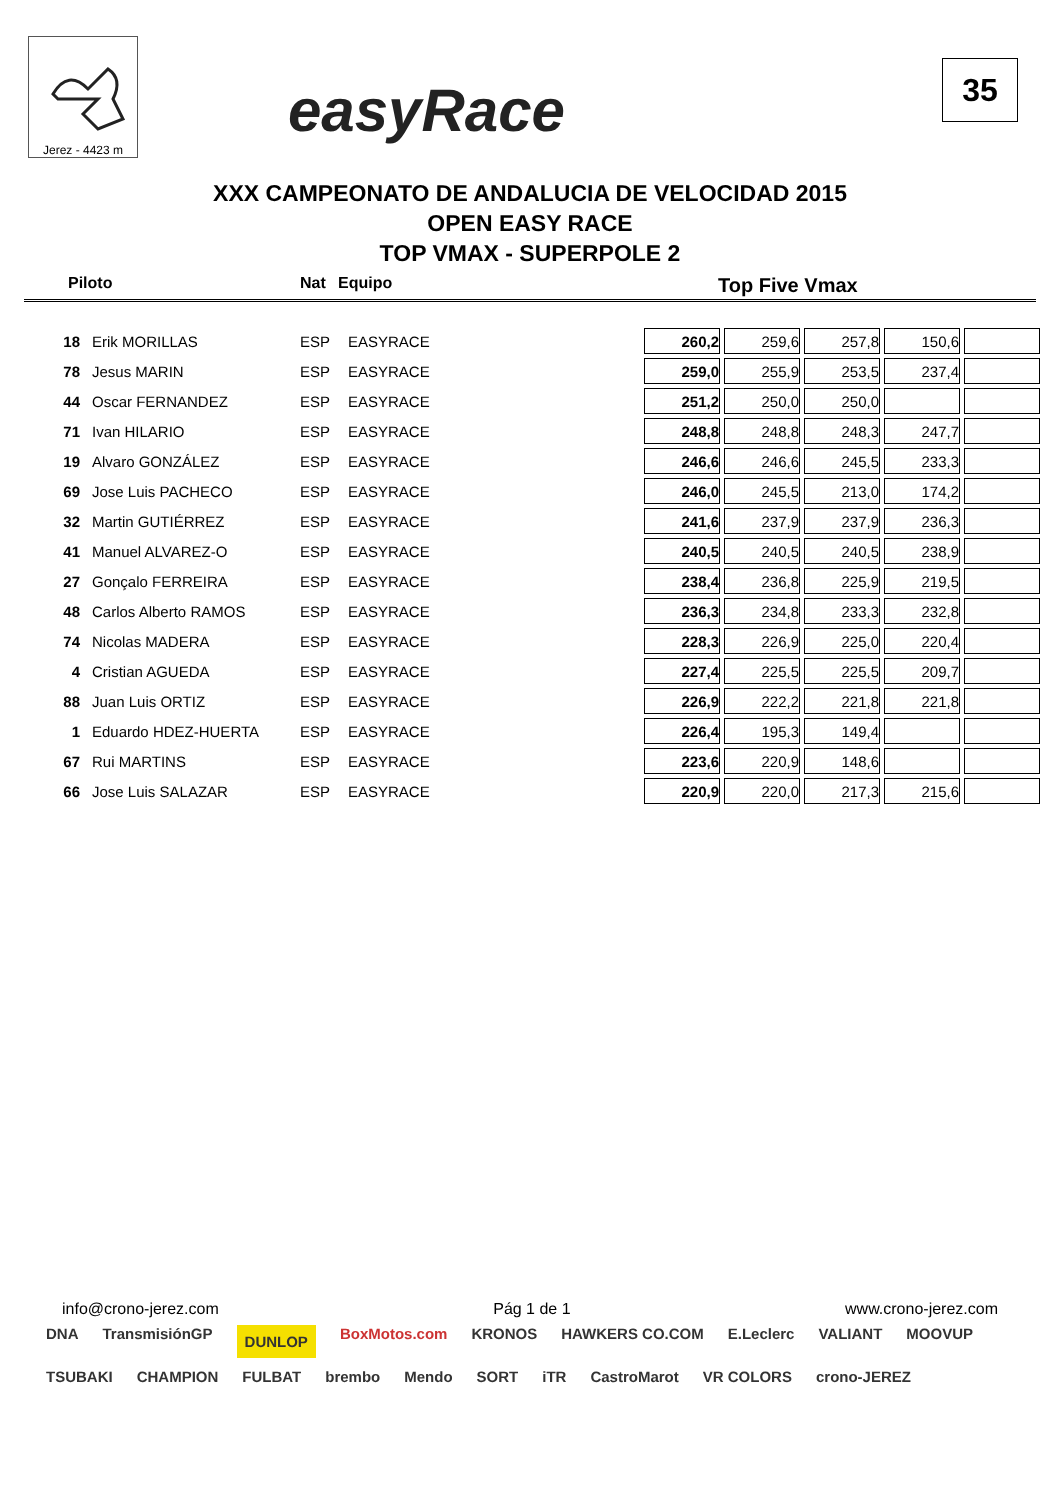Jerez - 4423 m
easyRace
35
XXX CAMPEONATO DE ANDALUCIA DE VELOCIDAD 2015
OPEN EASY RACE
TOP VMAX - SUPERPOLE 2
Piloto Nat Equipo Top Five Vmax
| 18 | Erik MORILLAS | ESP | EASYRACE | 260,2 | 259,6 | 257,8 | 150,6 | |
| 78 | Jesus MARIN | ESP | EASYRACE | 259,0 | 255,9 | 253,5 | 237,4 | |
| 44 | Oscar FERNANDEZ | ESP | EASYRACE | 251,2 | 250,0 | 250,0 | | |
| 71 | Ivan HILARIO | ESP | EASYRACE | 248,8 | 248,8 | 248,3 | 247,7 | |
| 19 | Alvaro GONZÁLEZ | ESP | EASYRACE | 246,6 | 246,6 | 245,5 | 233,3 | |
| 69 | Jose Luis PACHECO | ESP | EASYRACE | 246,0 | 245,5 | 213,0 | 174,2 | |
| 32 | Martin GUTIÉRREZ | ESP | EASYRACE | 241,6 | 237,9 | 237,9 | 236,3 | |
| 41 | Manuel ALVAREZ-O | ESP | EASYRACE | 240,5 | 240,5 | 240,5 | 238,9 | |
| 27 | Gonçalo FERREIRA | ESP | EASYRACE | 238,4 | 236,8 | 225,9 | 219,5 | |
| 48 | Carlos Alberto RAMOS | ESP | EASYRACE | 236,3 | 234,8 | 233,3 | 232,8 | |
| 74 | Nicolas MADERA | ESP | EASYRACE | 228,3 | 226,9 | 225,0 | 220,4 | |
| 4 | Cristian AGUEDA | ESP | EASYRACE | 227,4 | 225,5 | 225,5 | 209,7 | |
| 88 | Juan Luis ORTIZ | ESP | EASYRACE | 226,9 | 222,2 | 221,8 | 221,8 | |
| 1 | Eduardo HDEZ-HUERTA | ESP | EASYRACE | 226,4 | 195,3 | 149,4 | | |
| 67 | Rui MARTINS | ESP | EASYRACE | 223,6 | 220,9 | 148,6 | | |
| 66 | Jose Luis SALAZAR | ESP | EASYRACE | 220,9 | 220,0 | 217,3 | 215,6 | |
info@crono-jerez.com Pág 1 de 1 www.crono-jerez.com
DNA TransmisiónGP DUNLOP BoxMotos.com KRONOS HAWKERS CO.COM E.Leclerc VALIANT MOOVUP TSUBAKI CHAMPION FULBAT brembo Mendo SORT iTR CastroMarot VR COLORS crono-JEREZ